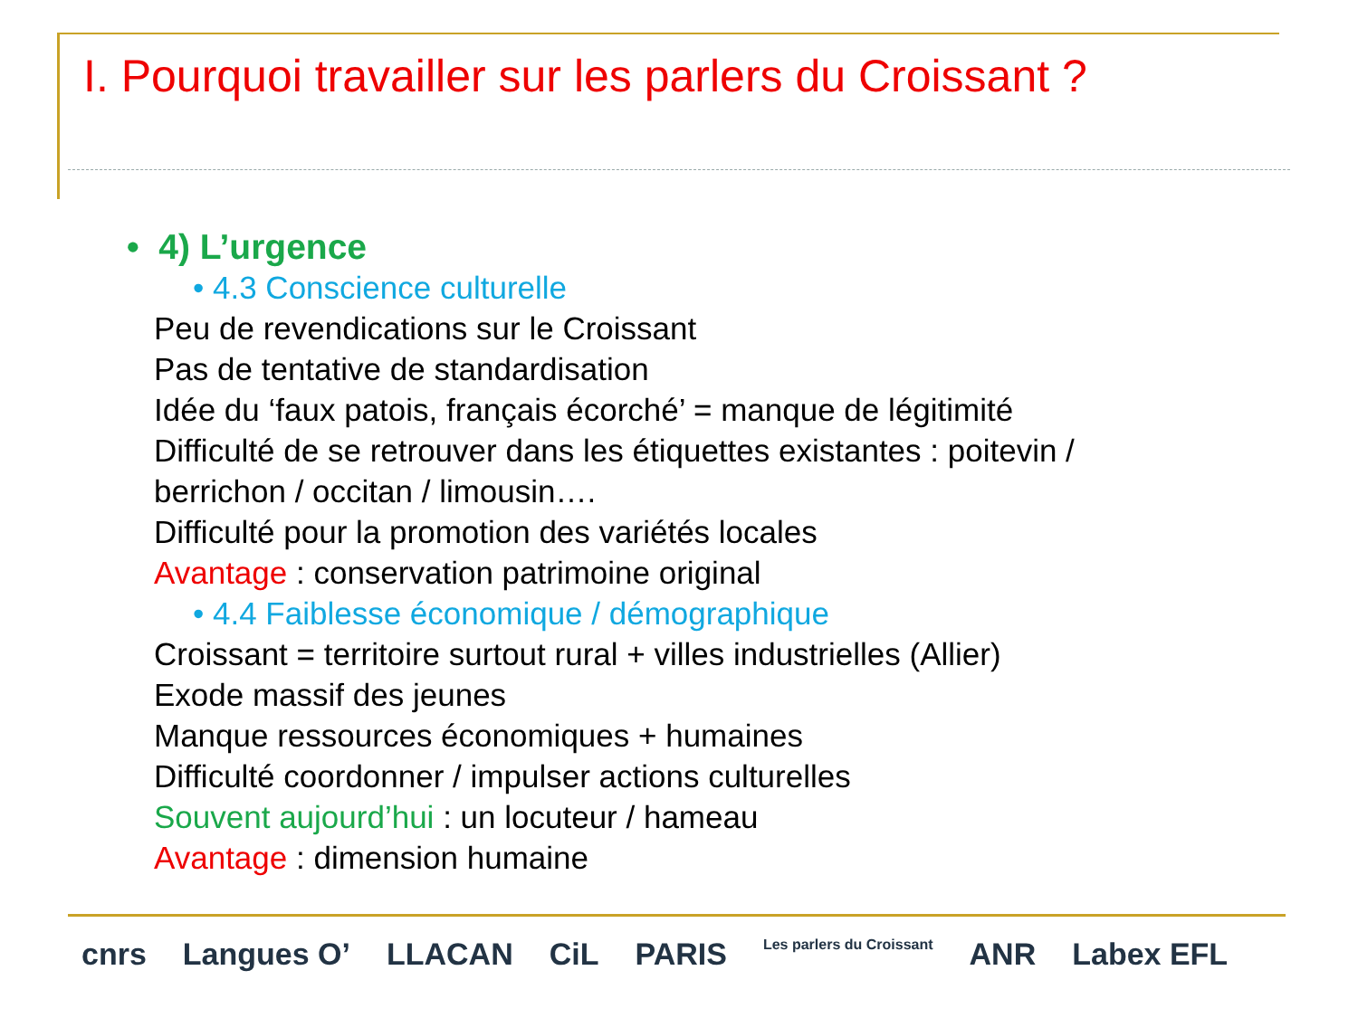I. Pourquoi travailler sur les parlers du Croissant ?
• 4) L’urgence
• 4.3 Conscience culturelle
Peu de revendications sur le Croissant
Pas de tentative de standardisation
Idée du ‘faux patois, français écorché’ = manque de légitimité
Difficulté de se retrouver dans les étiquettes existantes : poitevin /
berrichon / occitan / limousin….
Difficulté pour la promotion des variétés locales
Avantage : conservation patrimoine original
• 4.4 Faiblesse économique / démographique
Croissant = territoire surtout rural + villes industrielles (Allier)
Exode massif des jeunes
Manque ressources économiques + humaines
Difficulté coordonner / impulser actions culturelles
Souvent aujourd’hui : un locuteur / hameau
Avantage : dimension humaine
cnrs Langues O’ LLACAN CiL PARIS Les parlers du Croissant ANR Labex EFL